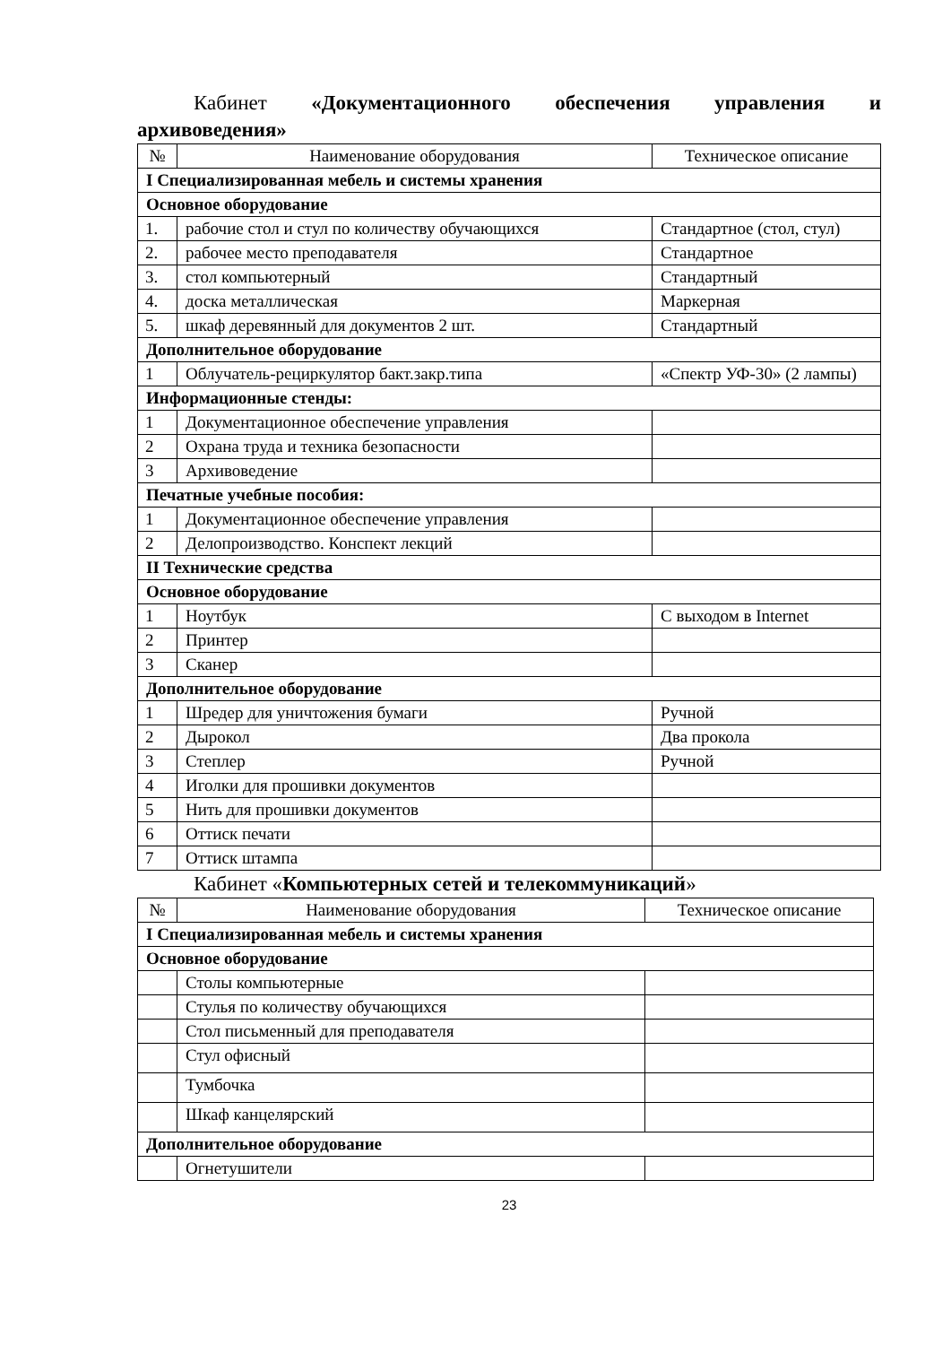Кабинет «Документационного обеспечения управления и
архивоведения»
| № | Наименование оборудования | Техническое описание |
| I Специализированная мебель и системы хранения | | |
| Основное оборудование | | |
| 1. | рабочие стол и стул по количеству обучающихся | Стандартное (стол, стул) |
| 2. | рабочее место преподавателя | Стандартное |
| 3. | стол компьютерный | Стандартный |
| 4. | доска металлическая | Маркерная |
| 5. | шкаф деревянный для документов 2 шт. | Стандартный |
| Дополнительное оборудование | | |
| 1 | Облучатель-рециркулятор бакт.закр.типа | «Спектр УФ-30» (2 лампы) |
| Информационные стенды: | | |
| 1 | Документационное обеспечение управления | |
| 2 | Охрана труда и техника безопасности | |
| 3 | Архивоведение | |
| Печатные учебные пособия: | | |
| 1 | Документационное обеспечение управления | |
| 2 | Делопроизводство. Конспект лекций | |
| II Технические средства | | |
| Основное оборудование | | |
| 1 | Ноутбук | С выходом в Internet |
| 2 | Принтер | |
| 3 | Сканер | |
| Дополнительное оборудование | | |
| 1 | Шредер для уничтожения бумаги | Ручной |
| 2 | Дырокол | Два прокола |
| 3 | Степлер | Ручной |
| 4 | Иголки для прошивки документов | |
| 5 | Нить для прошивки документов | |
| 6 | Оттиск печати | |
| 7 | Оттиск штампа | |
Кабинет «Компьютерных сетей и телекоммуникаций»
| № | Наименование оборудования | Техническое описание |
| I Специализированная мебель и системы хранения | | |
| Основное оборудование | | |
| | Столы компьютерные | |
| | Стулья по количеству обучающихся | |
| | Стол письменный для преподавателя | |
| | Стул офисный | |
| | Тумбочка | |
| | Шкаф канцелярский | |
| Дополнительное оборудование | | |
| | Огнетушители | |
23